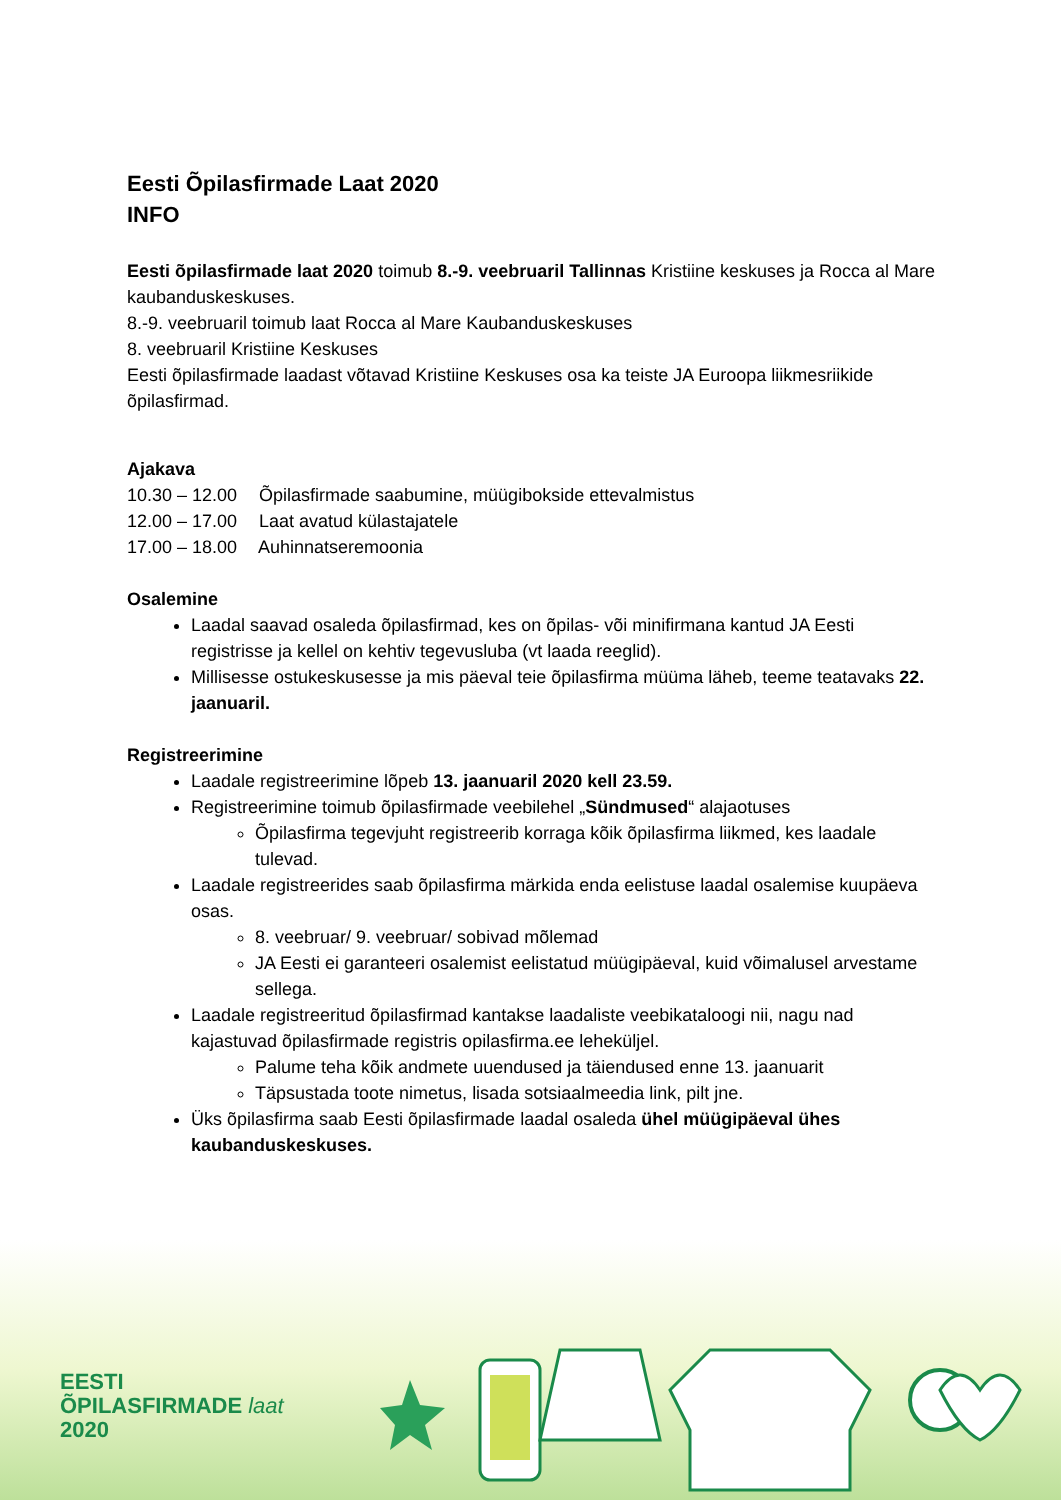Eesti Õpilasfirmade Laat 2020
INFO
Eesti õpilasfirmade laat 2020 toimub 8.-9. veebruaril Tallinnas Kristiine keskuses ja Rocca al Mare kaubanduskeskuses.
8.-9. veebruaril toimub laat Rocca al Mare Kaubanduskeskuses
8. veebruaril Kristiine Keskuses
Eesti õpilasfirmade laadast võtavad Kristiine Keskuses osa ka teiste JA Euroopa liikmesriikide õpilasfirmad.
Ajakava
10.30 – 12.00 Õpilasfirmade saabumine, müügibokside ettevalmistus
12.00 – 17.00 Laat avatud külastajatele
17.00 – 18.00 Auhinnatseremoonia
Osalemine
Laadal saavad osaleda õpilasfirmad, kes on õpilas- või minifirmana kantud JA Eesti registrisse ja kellel on kehtiv tegevusluba (vt laada reeglid).
Millisesse ostukeskusesse ja mis päeval teie õpilasfirma müüma läheb, teeme teatavaks 22. jaanuaril.
Registreerimine
Laadale registreerimine lõpeb 13. jaanuaril 2020 kell 23.59.
Registreerimine toimub õpilasfirmade veebilehel „Sündmused“ alajaotuses
Õpilasfirma tegevjuht registreerib korraga kõik õpilasfirma liikmed, kes laadale tulevad.
Laadale registreerides saab õpilasfirma märkida enda eelistuse laadal osalemise kuupäeva osas.
8. veebruar/ 9. veebruar/ sobivad mõlemad
JA Eesti ei garanteeri osalemist eelistatud müügipäeval, kuid võimalusel arvestame sellega.
Laadale registreeritud õpilasfirmad kantakse laadaliste veebikataloogi nii, nagu nad kajastuvad õpilasfirmade registris opilasfirma.ee leheküljel.
Palume teha kõik andmete uuendused ja täiendused enne 13. jaanuarit
Täpsustada toote nimetus, lisada sotsiaalmeedia link, pilt jne.
Üks õpilasfirma saab Eesti õpilasfirmade laadal osaleda ühel müügipäeval ühes kaubanduskeskuses.
EESTI
ÕPILASFIRMADE laat
2020